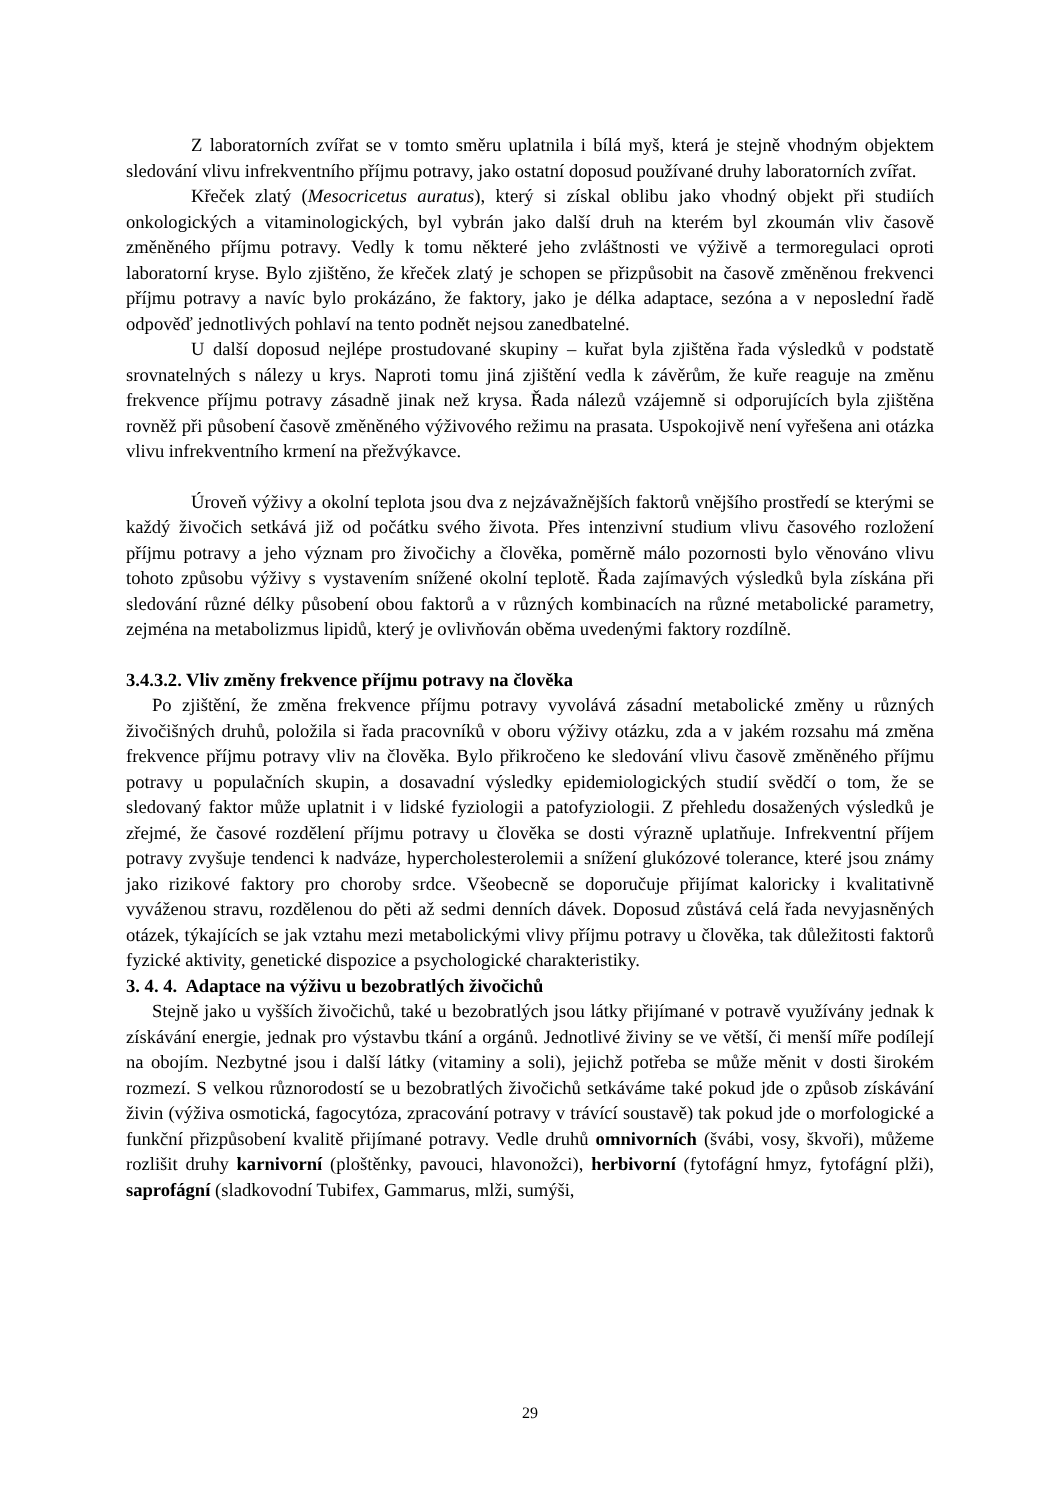Z laboratorních zvířat se v tomto směru uplatnila i bílá myš, která je stejně vhodným objektem sledování vlivu infrekventního příjmu potravy, jako ostatní doposud používané druhy laboratorních zvířat.
Křeček zlatý (Mesocricetus auratus), který si získal oblibu jako vhodný objekt při studiích onkologických a vitaminologických, byl vybrán jako další druh na kterém byl zkoumán vliv časově změněného příjmu potravy. Vedly k tomu některé jeho zvláštnosti ve výživě a termoregulaci oproti laboratorní kryse. Bylo zjištěno, že křeček zlatý je schopen se přizpůsobit na časově změněnou frekvenci příjmu potravy a navíc bylo prokázáno, že faktory, jako je délka adaptace, sezóna a v neposlední řadě odpověď jednotlivých pohlaví na tento podnět nejsou zanedbatelné.
U další doposud nejlépe prostudované skupiny – kuřat byla zjištěna řada výsledků v podstatě srovnatelných s nálezy u krys. Naproti tomu jiná zjištění vedla k závěrům, že kuře reaguje na změnu frekvence příjmu potravy zásadně jinak než krysa. Řada nálezů vzájemně si odporujících byla zjištěna rovněž při působení časově změněného výživového režimu na prasata. Uspokojivě není vyřešena ani otázka vlivu infrekventního krmení na přežvýkavce.
Úroveň výživy a okolní teplota jsou dva z nejzávažnějších faktorů vnějšího prostředí se kterými se každý živočich setkává již od počátku svého života. Přes intenzivní studium vlivu časového rozložení příjmu potravy a jeho význam pro živočichy a člověka, poměrně málo pozornosti bylo věnováno vlivu tohoto způsobu výživy s vystavením snížené okolní teplotě. Řada zajímavých výsledků byla získána při sledování různé délky působení obou faktorů a v různých kombinacích na různé metabolické parametry, zejména na metabolizmus lipidů, který je ovlivňován oběma uvedenými faktory rozdílně.
3.4.3.2. Vliv změny frekvence příjmu potravy na člověka
Po zjištění, že změna frekvence příjmu potravy vyvolává zásadní metabolické změny u různých živočišných druhů, položila si řada pracovníků v oboru výživy otázku, zda a v jakém rozsahu má změna frekvence příjmu potravy vliv na člověka. Bylo přikročeno ke sledování vlivu časově změněného příjmu potravy u populačních skupin, a dosavadní výsledky epidemiologických studií svědčí o tom, že se sledovaný faktor může uplatnit i v lidské fyziologii a patofyziologii. Z přehledu dosažených výsledků je zřejmé, že časové rozdělení příjmu potravy u člověka se dosti výrazně uplatňuje. Infrekventní příjem potravy zvyšuje tendenci k nadváze, hypercholesterolemii a snížení glukózové tolerance, které jsou známy jako rizikové faktory pro choroby srdce. Všeobecně se doporučuje přijímat kaloricky i kvalitativně vyváženou stravu, rozdělenou do pěti až sedmi denních dávek. Doposud zůstává celá řada nevyjasněných otázek, týkajících se jak vztahu mezi metabolickými vlivy příjmu potravy u člověka, tak důležitosti faktorů fyzické aktivity, genetické dispozice a psychologické charakteristiky.
3. 4. 4. Adaptace na výživu u bezobratlých živočichů
Stejně jako u vyšších živočichů, také u bezobratlých jsou látky přijímané v potravě využívány jednak k získávání energie, jednak pro výstavbu tkání a orgánů. Jednotlivé živiny se ve větší, či menší míře podílejí na obojím. Nezbytné jsou i další látky (vitaminy a soli), jejichž potřeba se může měnit v dosti širokém rozmezí. S velkou různorodostí se u bezobratlých živočichů setkáváme také pokud jde o způsob získávání živin (výživa osmotická, fagocytóza, zpracování potravy v trávící soustavě) tak pokud jde o morfologické a funkční přizpůsobení kvalitě přijímané potravy. Vedle druhů omnivorních (švábi, vosy, škvoři), můžeme rozlišit druhy karnivorní (ploštěnky, pavouci, hlavonožci), herbivorní (fytofágní hmyz, fytofágní plži), saprofágní (sladkovodní Tubifex, Gammarus, mlži, sumýši,
29